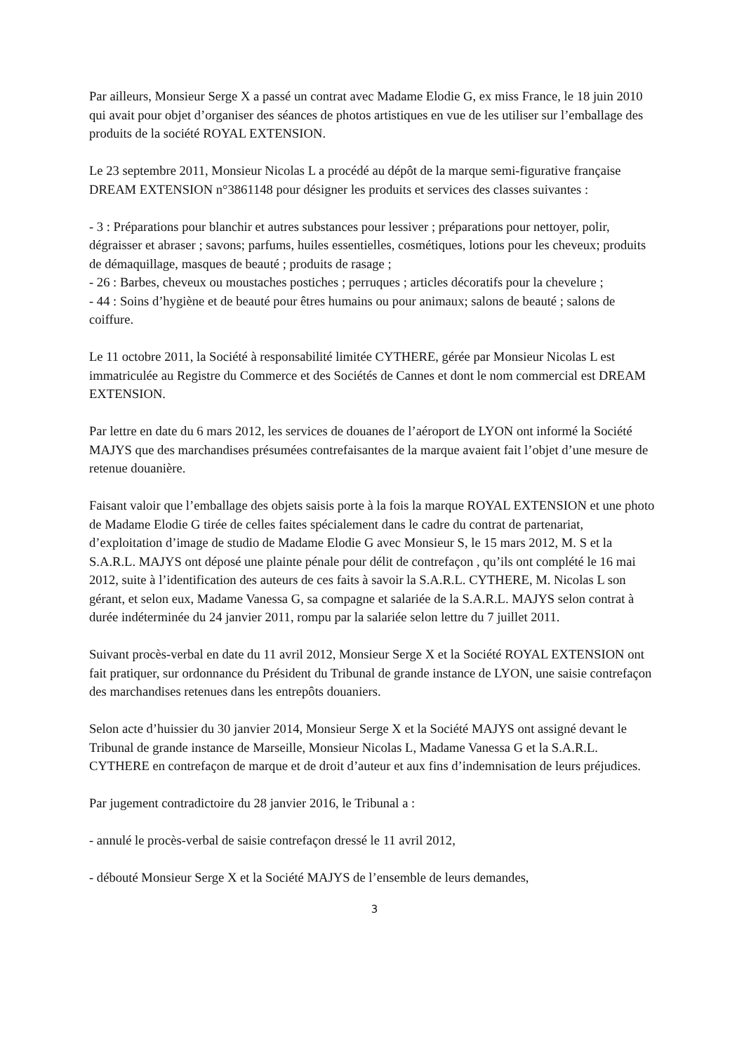Par ailleurs, Monsieur Serge X a passé un contrat avec Madame Elodie G, ex miss France, le 18 juin 2010 qui avait pour objet d’organiser des séances de photos artistiques en vue de les utiliser sur l’emballage des produits de la société ROYAL EXTENSION.
Le 23 septembre 2011, Monsieur Nicolas L a procédé au dépôt de la marque semi-figurative française DREAM EXTENSION n°3861148 pour désigner les produits et services des classes suivantes :
- 3 : Préparations pour blanchir et autres substances pour lessiver ; préparations pour nettoyer, polir, dégraisser et abraser ; savons; parfums, huiles essentielles, cosmétiques, lotions pour les cheveux; produits de démaquillage, masques de beauté ; produits de rasage ;
- 26 : Barbes, cheveux ou moustaches postiches ; perruques ; articles décoratifs pour la chevelure ;
- 44 : Soins d’hygiène et de beauté pour êtres humains ou pour animaux; salons de beauté ; salons de coiffure.
Le 11 octobre 2011, la Société à responsabilité limitée CYTHERE, gérée par Monsieur Nicolas L est immatriculée au Registre du Commerce et des Sociétés de Cannes et dont le nom commercial est DREAM EXTENSION.
Par lettre en date du 6 mars 2012, les services de douanes de l’aéroport de LYON ont informé la Société MAJYS que des marchandises présumées contrefaisantes de la marque avaient fait l’objet d’une mesure de retenue douanière.
Faisant valoir que l’emballage des objets saisis porte à la fois la marque ROYAL EXTENSION et une photo de Madame Elodie G tirée de celles faites spécialement dans le cadre du contrat de partenariat, d’exploitation d’image de studio de Madame Elodie G avec Monsieur S, le 15 mars 2012, M. S et la S.A.R.L. MAJYS ont déposé une plainte pénale pour délit de contrefaçon , qu’ils ont complété le 16 mai 2012, suite à l’identification des auteurs de ces faits à savoir la S.A.R.L. CYTHERE, M. Nicolas L son gérant, et selon eux, Madame Vanessa G, sa compagne et salariée de la S.A.R.L. MAJYS selon contrat à durée indéterminée du 24 janvier 2011, rompu par la salariée selon lettre du 7 juillet 2011.
Suivant procès-verbal en date du 11 avril 2012, Monsieur Serge X et la Société ROYAL EXTENSION ont fait pratiquer, sur ordonnance du Président du Tribunal de grande instance de LYON, une saisie contrefaçon des marchandises retenues dans les entrepôts douaniers.
Selon acte d’huissier du 30 janvier 2014, Monsieur Serge X et la Société MAJYS ont assigné devant le Tribunal de grande instance de Marseille, Monsieur Nicolas L, Madame Vanessa G et la S.A.R.L. CYTHERE en contrefaçon de marque et de droit d’auteur et aux fins d’indemnisation de leurs préjudices.
Par jugement contradictoire du 28 janvier 2016, le Tribunal a :
- annulé le procès-verbal de saisie contrefaçon dressé le 11 avril 2012,
- débouté Monsieur Serge X et la Société MAJYS de l’ensemble de leurs demandes,
3